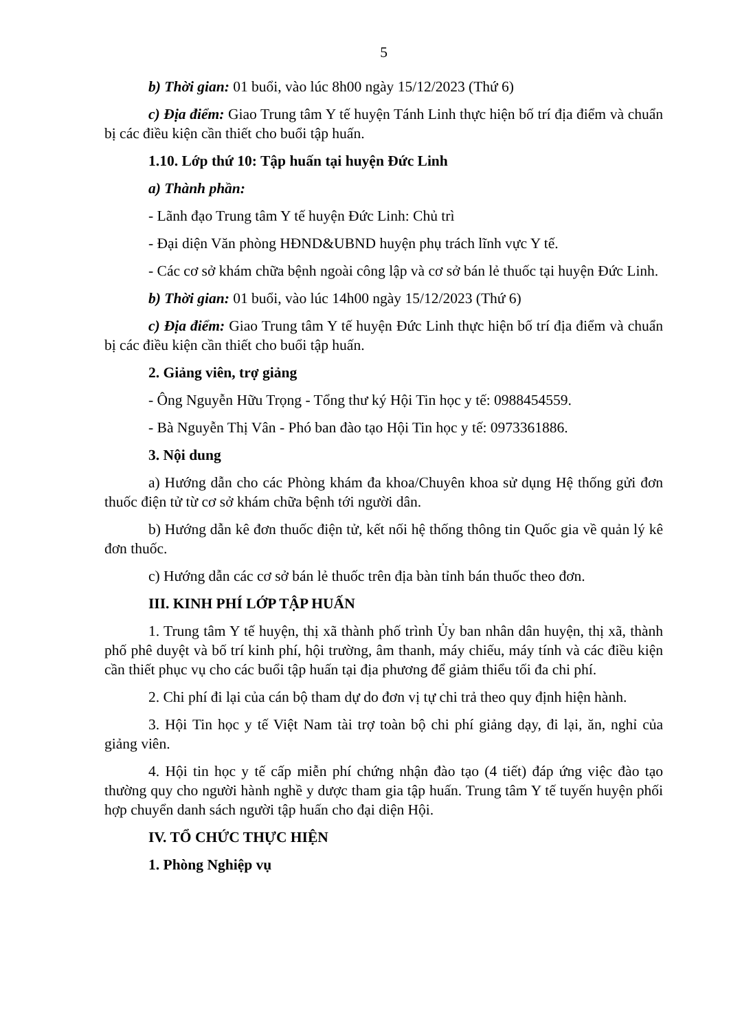5
b) Thời gian: 01 buổi, vào lúc 8h00 ngày 15/12/2023 (Thứ 6)
c) Địa điểm: Giao Trung tâm Y tế huyện Tánh Linh thực hiện bố trí địa điểm và chuẩn bị các điều kiện cần thiết cho buổi tập huấn.
1.10. Lớp thứ 10: Tập huấn tại huyện Đức Linh
a) Thành phần:
- Lãnh đạo Trung tâm Y tế huyện Đức Linh: Chủ trì
- Đại diện Văn phòng HĐND&UBND huyện phụ trách lĩnh vực Y tế.
- Các cơ sở khám chữa bệnh ngoài công lập và cơ sở bán lẻ thuốc tại huyện Đức Linh.
b) Thời gian: 01 buổi, vào lúc 14h00 ngày 15/12/2023 (Thứ 6)
c) Địa điểm: Giao Trung tâm Y tế huyện Đức Linh thực hiện bố trí địa điểm và chuẩn bị các điều kiện cần thiết cho buổi tập huấn.
2. Giảng viên, trợ giảng
- Ông Nguyễn Hữu Trọng - Tổng thư ký Hội Tin học y tế: 0988454559.
- Bà Nguyễn Thị Vân - Phó ban đào tạo Hội Tin học y tế: 0973361886.
3. Nội dung
a) Hướng dẫn cho các Phòng khám đa khoa/Chuyên khoa sử dụng Hệ thống gửi đơn thuốc điện tử từ cơ sở khám chữa bệnh tới người dân.
b) Hướng dẫn kê đơn thuốc điện tử, kết nối hệ thống thông tin Quốc gia về quản lý kê đơn thuốc.
c) Hướng dẫn các cơ sở bán lẻ thuốc trên địa bàn tỉnh bán thuốc theo đơn.
III. KINH PHÍ LỚP TẬP HUẤN
1. Trung tâm Y tế huyện, thị xã thành phố trình Ủy ban nhân dân huyện, thị xã, thành phố phê duyệt và bố trí kinh phí, hội trường, âm thanh, máy chiếu, máy tính và các điều kiện cần thiết phục vụ cho các buổi tập huấn tại địa phương để giảm thiểu tối đa chi phí.
2. Chi phí đi lại của cán bộ tham dự do đơn vị tự chi trả theo quy định hiện hành.
3. Hội Tin học y tế Việt Nam tài trợ toàn bộ chi phí giảng dạy, đi lại, ăn, nghỉ của giảng viên.
4. Hội tin học y tế cấp miễn phí chứng nhận đào tạo (4 tiết) đáp ứng việc đào tạo thường quy cho người hành nghề y dược tham gia tập huấn. Trung tâm Y tế tuyến huyện phối hợp chuyển danh sách người tập huấn cho đại diện Hội.
IV. TỔ CHỨC THỰC HIỆN
1. Phòng Nghiệp vụ